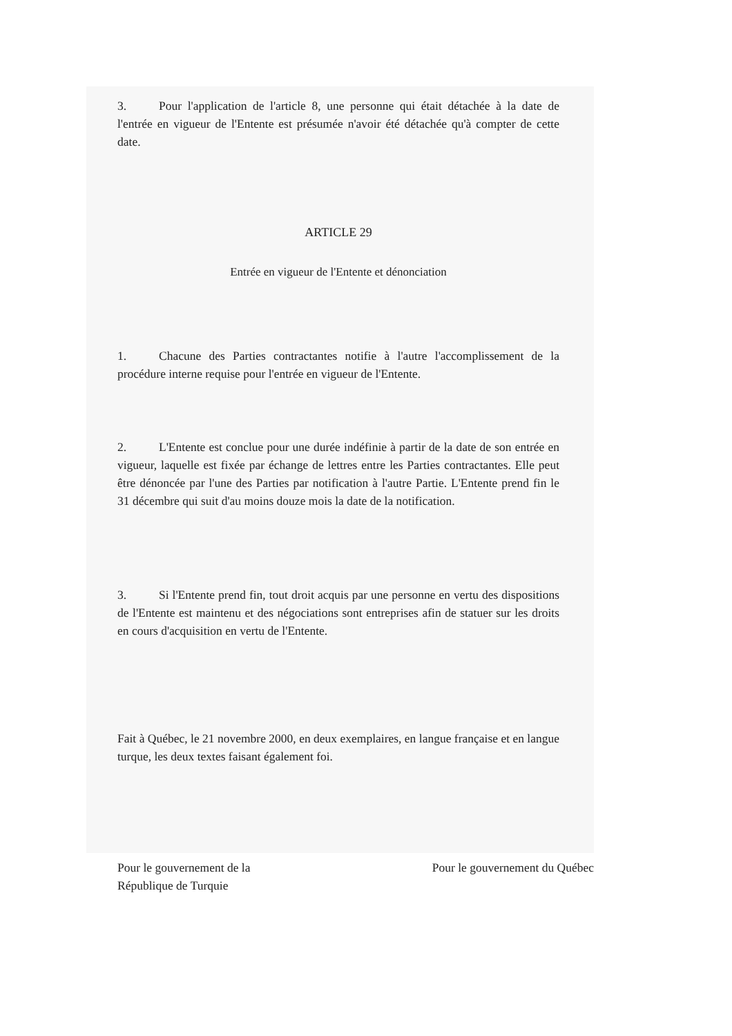3. Pour l'application de l'article 8, une personne qui était détachée à la date de l'entrée en vigueur de l'Entente est présumée n'avoir été détachée qu'à compter de cette date.
ARTICLE 29
Entrée en vigueur de l'Entente et dénonciation
1. Chacune des Parties contractantes notifie à l'autre l'accomplissement de la procédure interne requise pour l'entrée en vigueur de l'Entente.
2. L'Entente est conclue pour une durée indéfinie à partir de la date de son entrée en vigueur, laquelle est fixée par échange de lettres entre les Parties contractantes. Elle peut être dénoncée par l'une des Parties par notification à l'autre Partie. L'Entente prend fin le 31 décembre qui suit d'au moins douze mois la date de la notification.
3. Si l'Entente prend fin, tout droit acquis par une personne en vertu des dispositions de l'Entente est maintenu et des négociations sont entreprises afin de statuer sur les droits en cours d'acquisition en vertu de l'Entente.
Fait à Québec, le 21 novembre 2000, en deux exemplaires, en langue française et en langue turque, les deux textes faisant également foi.
Pour le gouvernement de la
République de Turquie
Pour le gouvernement du Québec